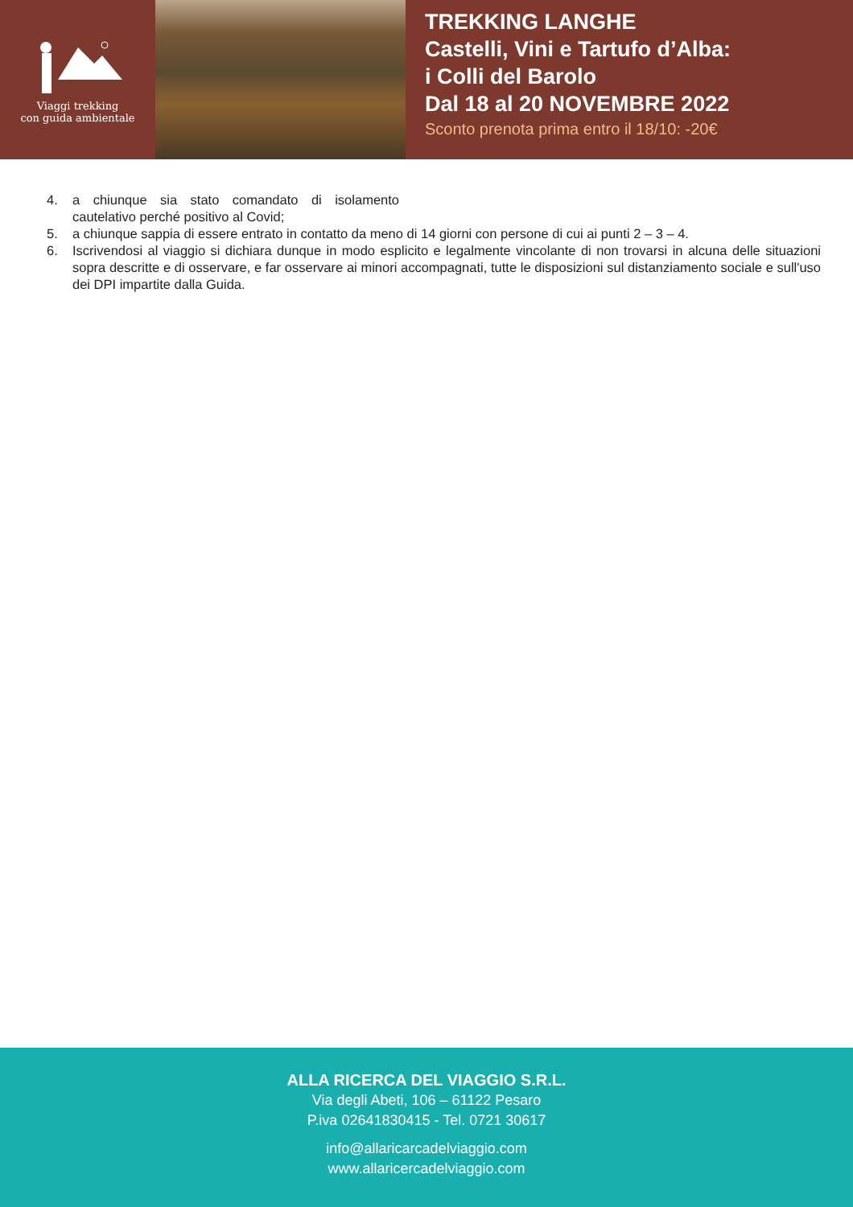Viaggi trekking
con guida ambientale
TREKKING LANGHE
Castelli, Vini e Tartufo d’Alba:
i Colli del Barolo
Dal 18 al 20 NOVEMBRE 2022
Sconto prenota prima entro il 18/10: -20€
4. a chiunque sia stato comandato di isolamento cautelativo perché positivo al Covid;
5. a chiunque sappia di essere entrato in contatto da meno di 14 giorni con persone di cui ai punti 2 – 3 – 4.
6. Iscrivendosi al viaggio si dichiara dunque in modo esplicito e legalmente vincolante di non trovarsi in alcuna delle situazioni sopra descritte e di osservare, e far osservare ai minori accompagnati, tutte le disposizioni sul distanziamento sociale e sull'uso dei DPI impartite dalla Guida.
ALLA RICERCA DEL VIAGGIO S.R.L.
Via degli Abeti, 106 – 61122 Pesaro
P.iva 02641830415 - Tel. 0721 30617
info@allaricarcadelviaggio.com
www.allaricercadelviaggio.com